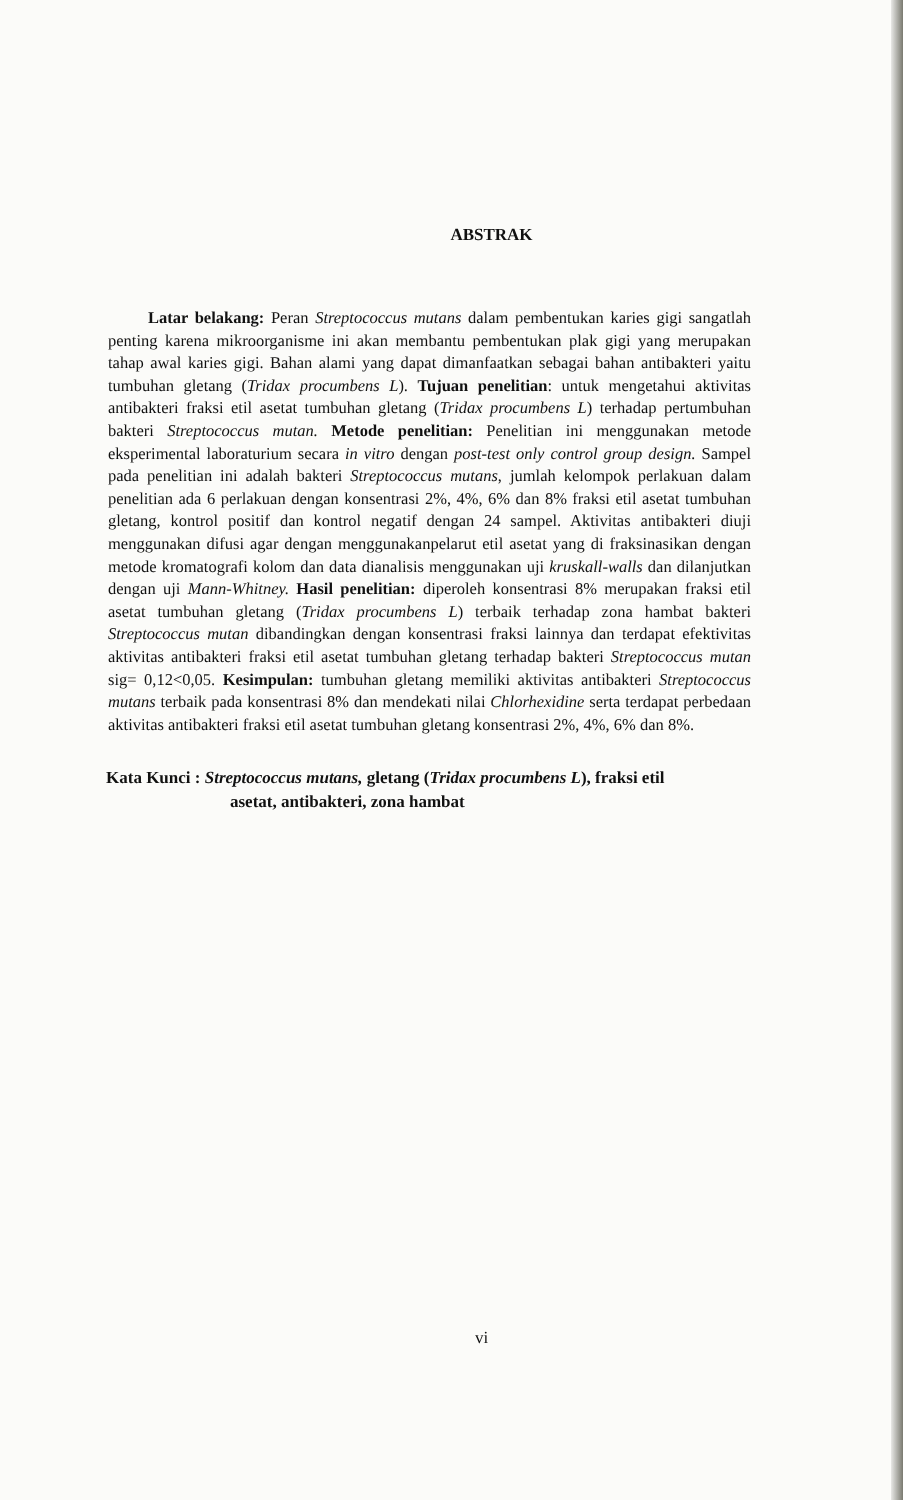ABSTRAK
Latar belakang: Peran Streptococcus mutans dalam pembentukan karies gigi sangatlah penting karena mikroorganisme ini akan membantu pembentukan plak gigi yang merupakan tahap awal karies gigi. Bahan alami yang dapat dimanfaatkan sebagai bahan antibakteri yaitu tumbuhan gletang (Tridax procumbens L). Tujuan penelitian: untuk mengetahui aktivitas antibakteri fraksi etil asetat tumbuhan gletang (Tridax procumbens L) terhadap pertumbuhan bakteri Streptococcus mutan. Metode penelitian: Penelitian ini menggunakan metode eksperimental laboraturium secara in vitro dengan post-test only control group design. Sampel pada penelitian ini adalah bakteri Streptococcus mutans, jumlah kelompok perlakuan dalam penelitian ada 6 perlakuan dengan konsentrasi 2%, 4%, 6% dan 8% fraksi etil asetat tumbuhan gletang, kontrol positif dan kontrol negatif dengan 24 sampel. Aktivitas antibakteri diuji menggunakan difusi agar dengan menggunakanpelarut etil asetat yang di fraksinasikan dengan metode kromatografi kolom dan data dianalisis menggunakan uji kruskall-walls dan dilanjutkan dengan uji Mann-Whitney. Hasil penelitian: diperoleh konsentrasi 8% merupakan fraksi etil asetat tumbuhan gletang (Tridax procumbens L) terbaik terhadap zona hambat bakteri Streptococcus mutan dibandingkan dengan konsentrasi fraksi lainnya dan terdapat efektivitas aktivitas antibakteri fraksi etil asetat tumbuhan gletang terhadap bakteri Streptococcus mutan sig= 0,12<0,05. Kesimpulan: tumbuhan gletang memiliki aktivitas antibakteri Streptococcus mutans terbaik pada konsentrasi 8% dan mendekati nilai Chlorhexidine serta terdapat perbedaan aktivitas antibakteri fraksi etil asetat tumbuhan gletang konsentrasi 2%, 4%, 6% dan 8%.
Kata Kunci : Streptococcus mutans, gletang (Tridax procumbens L), fraksi etil
asetat, antibakteri, zona hambat
vi